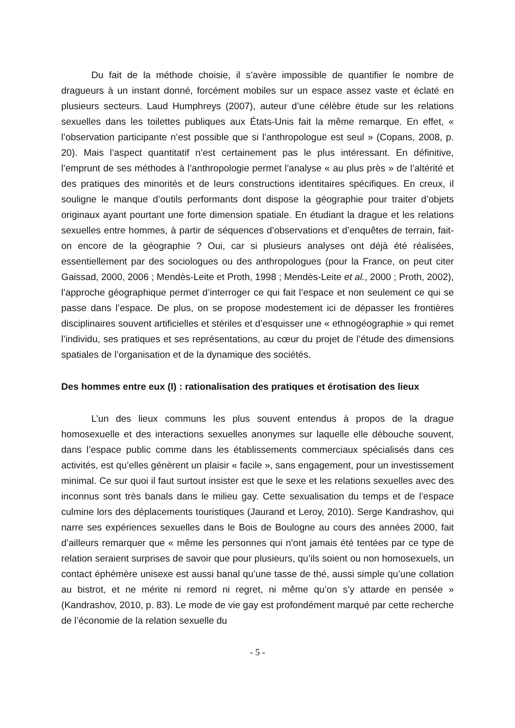Du fait de la méthode choisie, il s’avère impossible de quantifier le nombre de dragueurs à un instant donné, forcément mobiles sur un espace assez vaste et éclaté en plusieurs secteurs. Laud Humphreys (2007), auteur d’une célèbre étude sur les relations sexuelles dans les toilettes publiques aux États-Unis fait la même remarque. En effet, « l’observation participante n’est possible que si l’anthropologue est seul » (Copans, 2008, p. 20). Mais l’aspect quantitatif n’est certainement pas le plus intéressant. En définitive, l’emprunt de ses méthodes à l’anthropologie permet l’analyse « au plus près » de l’altérité et des pratiques des minorités et de leurs constructions identitaires spécifiques. En creux, il souligne le manque d’outils performants dont dispose la géographie pour traiter d’objets originaux ayant pourtant une forte dimension spatiale. En étudiant la drague et les relations sexuelles entre hommes, à partir de séquences d’observations et d’enquêtes de terrain, fait-on encore de la géographie ? Oui, car si plusieurs analyses ont déjà été réalisées, essentiellement par des sociologues ou des anthropologues (pour la France, on peut citer Gaissad, 2000, 2006 ; Mendès-Leite et Proth, 1998 ; Mendès-Leite et al., 2000 ; Proth, 2002), l’approche géographique permet d’interroger ce qui fait l’espace et non seulement ce qui se passe dans l’espace. De plus, on se propose modestement ici de dépasser les frontières disciplinaires souvent artificielles et stériles et d’esquisser une « ethnogéographie » qui remet l’individu, ses pratiques et ses représentations, au cœur du projet de l’étude des dimensions spatiales de l’organisation et de la dynamique des sociétés.
Des hommes entre eux (I) : rationalisation des pratiques et érotisation des lieux
L’un des lieux communs les plus souvent entendus à propos de la drague homosexuelle et des interactions sexuelles anonymes sur laquelle elle débouche souvent, dans l’espace public comme dans les établissements commerciaux spécialisés dans ces activités, est qu’elles génèrent un plaisir « facile », sans engagement, pour un investissement minimal. Ce sur quoi il faut surtout insister est que le sexe et les relations sexuelles avec des inconnus sont très banals dans le milieu gay. Cette sexualisation du temps et de l’espace culmine lors des déplacements touristiques (Jaurand et Leroy, 2010). Serge Kandrashov, qui narre ses expériences sexuelles dans le Bois de Boulogne au cours des années 2000, fait d’ailleurs remarquer que « même les personnes qui n’ont jamais été tentées par ce type de relation seraient surprises de savoir que pour plusieurs, qu’ils soient ou non homosexuels, un contact éphémère unisexe est aussi banal qu’une tasse de thé, aussi simple qu’une collation au bistrot, et ne mérite ni remord ni regret, ni même qu’on s’y attarde en pensée » (Kandrashov, 2010, p. 83). Le mode de vie gay est profondément marqué par cette recherche de l’économie de la relation sexuelle du
- 5 -